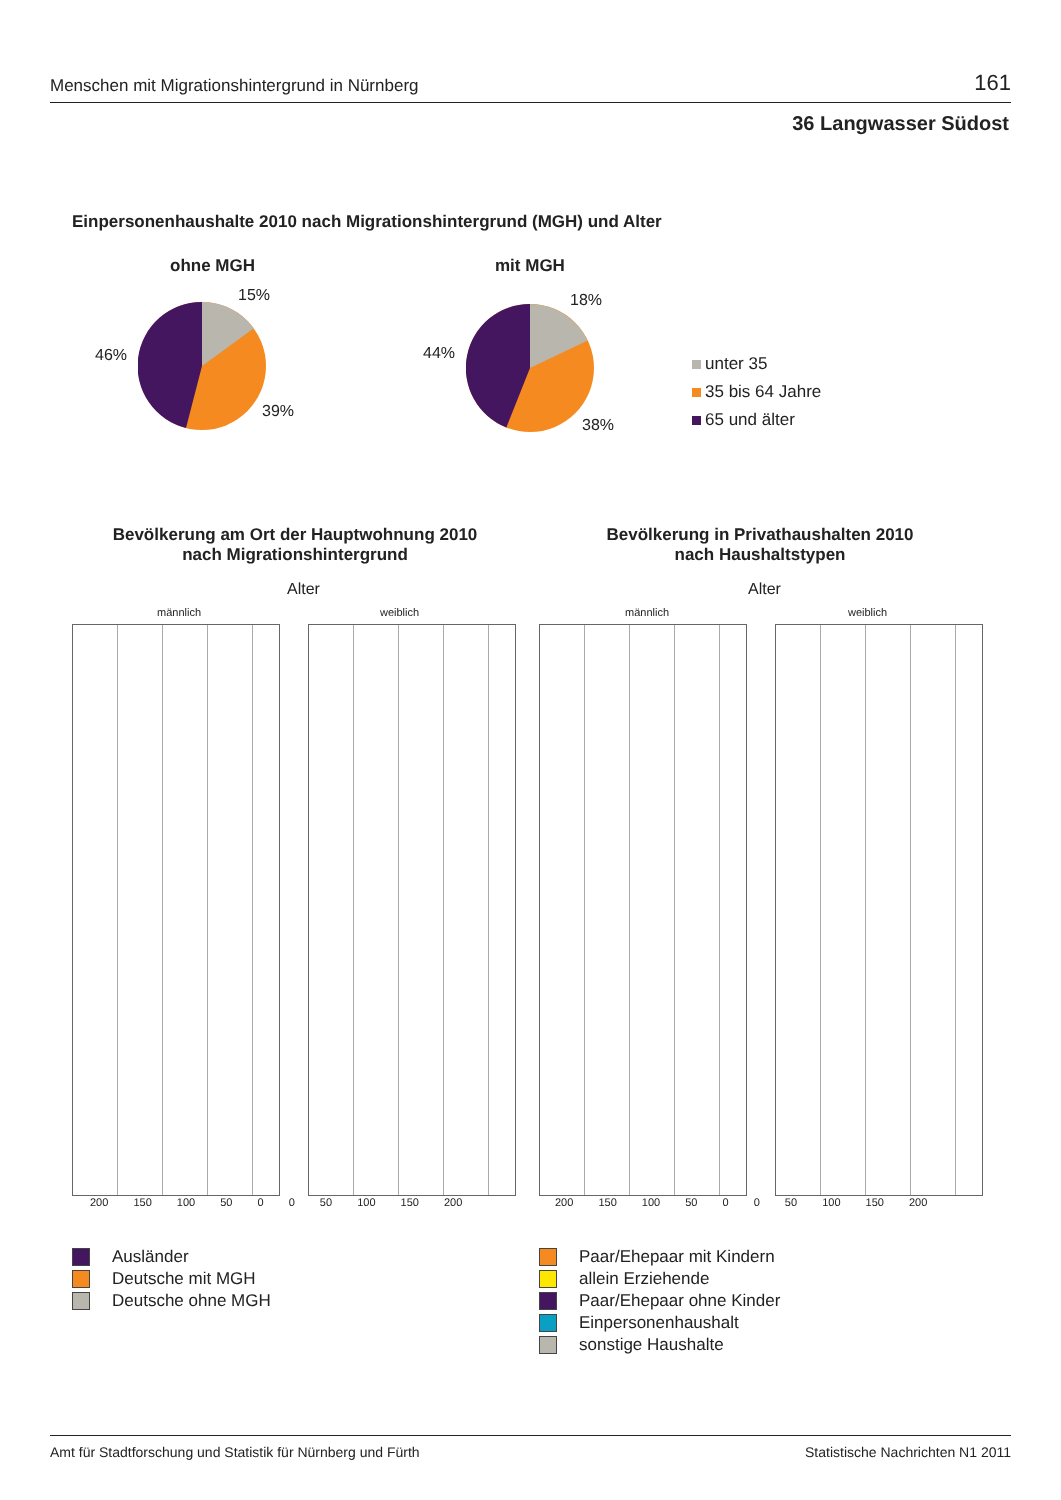Menschen mit Migrationshintergrund in Nürnberg 161
36 Langwasser Südost
Einpersonenhaushalte 2010 nach Migrationshintergrund (MGH) und Alter
ohne MGH
15%
46%
39%
mit MGH
18%
44%
38%
unter 35
35 bis 64 Jahre
65 und älter
Bevölkerung am Ort der Hauptwohnung 2010
nach Migrationshintergrund
Bevölkerung in Privathaushalten 2010
nach Haushaltstypen
Alter Alter
männlich weiblich männlich weiblich
200 150 100 50 0 0 50 100 150 200
200 150 100 50 0 0 50 100 150 200
Ausländer
Deutsche mit MGH
Deutsche ohne MGH
Paar/Ehepaar mit Kindern
allein Erziehende
Paar/Ehepaar ohne Kinder
Einpersonenhaushalt
sonstige Haushalte
Amt für Stadtforschung und Statistik für Nürnberg und Fürth Statistische Nachrichten N1 2011